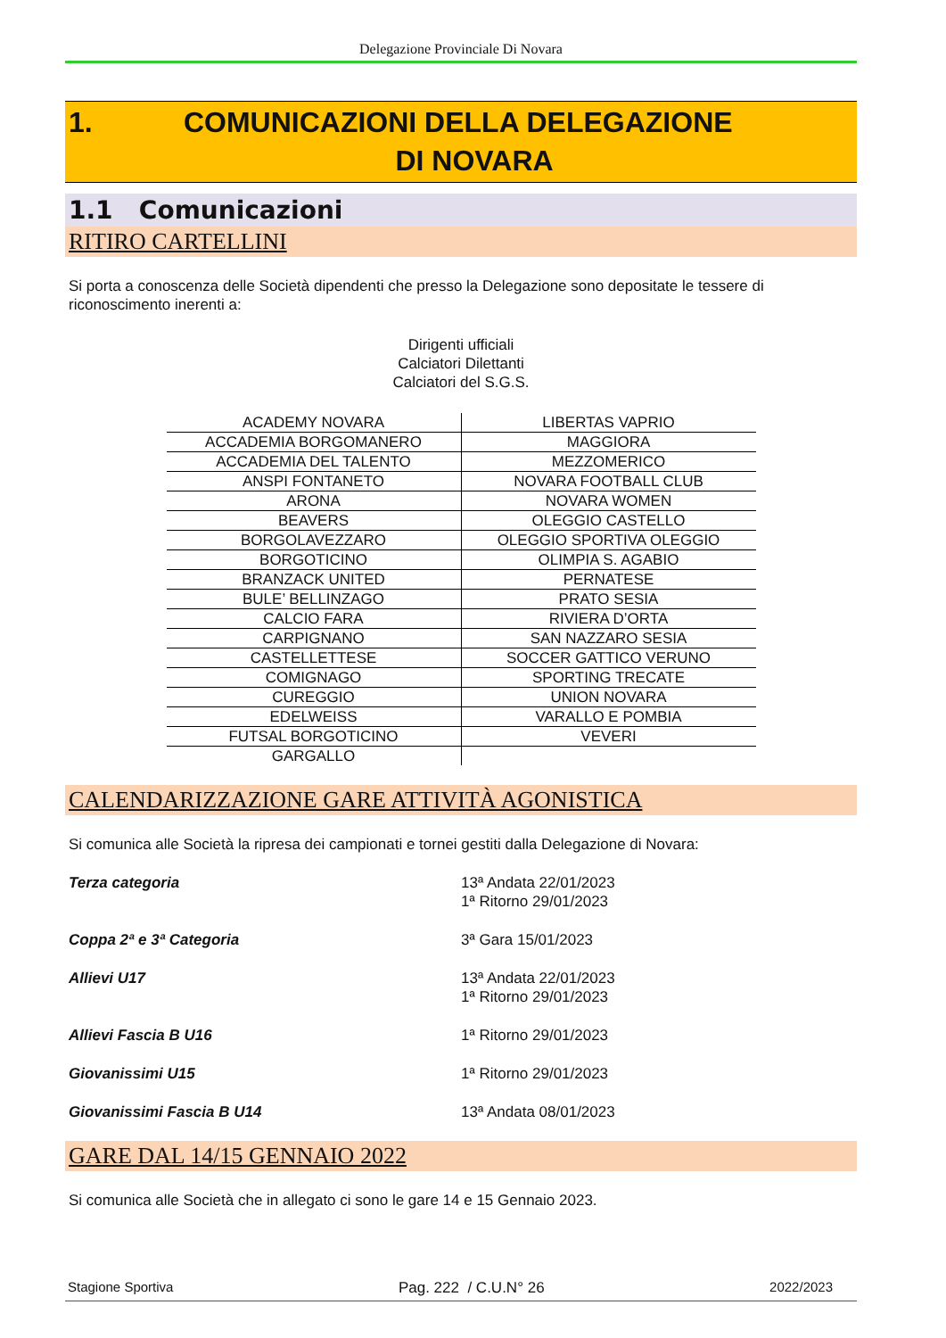Delegazione Provinciale Di Novara
1. COMUNICAZIONI DELLA DELEGAZIONE
DI NOVARA
1.1 Comunicazioni
RITIRO CARTELLINI
Si porta a conoscenza delle Società dipendenti che presso la Delegazione sono depositate le tessere di riconoscimento inerenti a:
Dirigenti ufficiali
Calciatori Dilettanti
Calciatori del S.G.S.
| ACADEMY NOVARA | LIBERTAS VAPRIO |
| ACCADEMIA BORGOMANERO | MAGGIORA |
| ACCADEMIA DEL TALENTO | MEZZOMERICO |
| ANSPI FONTANETO | NOVARA FOOTBALL CLUB |
| ARONA | NOVARA WOMEN |
| BEAVERS | OLEGGIO CASTELLO |
| BORGOLAVEZZARO | OLEGGIO SPORTIVA OLEGGIO |
| BORGOTICINO | OLIMPIA S. AGABIO |
| BRANZACK UNITED | PERNATESE |
| BULE’ BELLINZAGO | PRATO SESIA |
| CALCIO FARA | RIVIERA D’ORTA |
| CARPIGNANO | SAN NAZZARO SESIA |
| CASTELLETTESE | SOCCER GATTICO VERUNO |
| COMIGNAGO | SPORTING TRECATE |
| CUREGGIO | UNION NOVARA |
| EDELWEISS | VARALLO E POMBIA |
| FUTSAL BORGOTICINO | VEVERI |
| GARGALLO | |
CALENDARIZZAZIONE GARE ATTIVITÀ AGONISTICA
Si comunica alle Società la ripresa dei campionati e tornei gestiti dalla Delegazione di Novara:
| Terza categoria | 13ª Andata 22/01/2023 1ª Ritorno 29/01/2023 |
| Coppa 2ª e 3ª Categoria | 3ª Gara 15/01/2023 |
| Allievi U17 | 13ª Andata 22/01/2023 1ª Ritorno 29/01/2023 |
| Allievi Fascia B U16 | 1ª Ritorno 29/01/2023 |
| Giovanissimi U15 | 1ª Ritorno 29/01/2023 |
| Giovanissimi Fascia B U14 | 13ª Andata 08/01/2023 |
GARE DAL 14/15 GENNAIO 2022
Si comunica alle Società che in allegato ci sono le gare 14 e 15 Gennaio 2023.
Stagione Sportiva Pag. 222 / C.U.N° 26 2022/2023